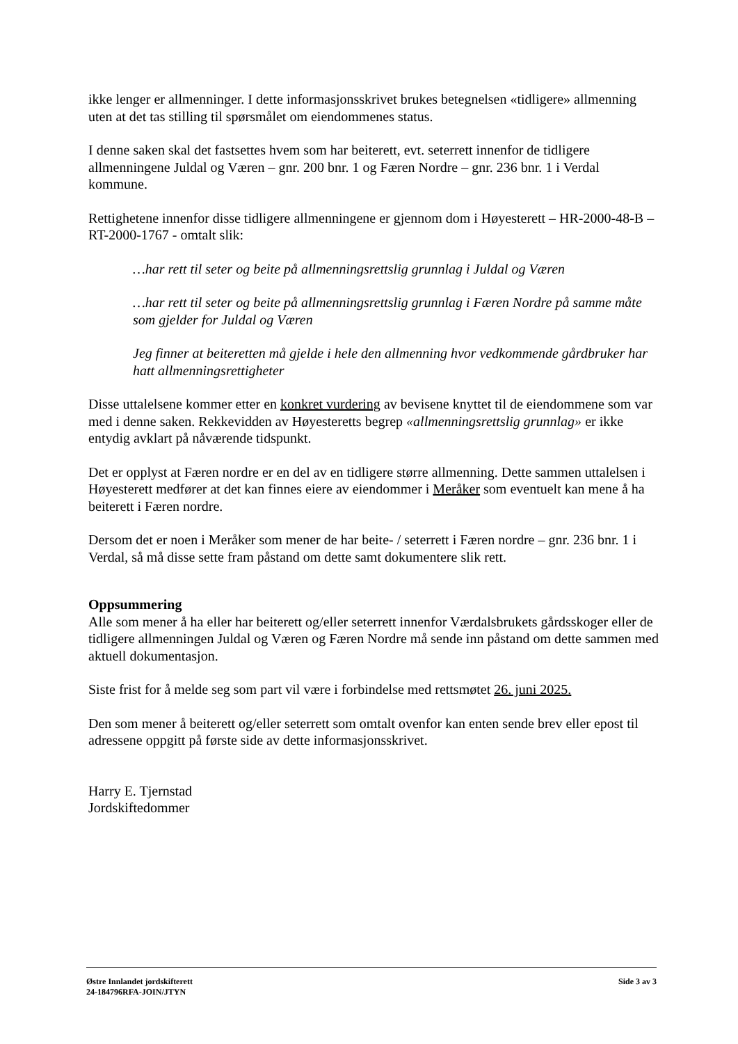ikke lenger er allmenninger. I dette informasjonsskrivet brukes betegnelsen «tidligere» allmenning uten at det tas stilling til spørsmålet om eiendommenes status.
I denne saken skal det fastsettes hvem som har beiterett, evt. seterrett innenfor de tidligere allmenningene Juldal og Væren – gnr. 200 bnr. 1 og Færen Nordre – gnr. 236 bnr. 1 i Verdal kommune.
Rettighetene innenfor disse tidligere allmenningene er gjennom dom i Høyesterett – HR-2000-48-B – RT-2000-1767 - omtalt slik:
…har rett til seter og beite på allmenningsrettslig grunnlag i Juldal og Væren
…har rett til seter og beite på allmenningsrettslig grunnlag i Færen Nordre på samme måte som gjelder for Juldal og Væren
Jeg finner at beiteretten må gjelde i hele den allmenning hvor vedkommende gårdbruker har hatt allmenningsrettigheter
Disse uttalelsene kommer etter en konkret vurdering av bevisene knyttet til de eiendommene som var med i denne saken. Rekkevidden av Høyesteretts begrep «allmenningsrettslig grunnlag» er ikke entydig avklart på nåværende tidspunkt.
Det er opplyst at Færen nordre er en del av en tidligere større allmenning. Dette sammen uttalelsen i Høyesterett medfører at det kan finnes eiere av eiendommer i Meråker som eventuelt kan mene å ha beiterett i Færen nordre.
Dersom det er noen i Meråker som mener de har beite- / seterrett i Færen nordre – gnr. 236 bnr. 1 i Verdal, så må disse sette fram påstand om dette samt dokumentere slik rett.
Oppsummering
Alle som mener å ha eller har beiterett og/eller seterrett innenfor Værdalsbrukets gårdsskoger eller de tidligere allmenningen Juldal og Væren og Færen Nordre må sende inn påstand om dette sammen med aktuell dokumentasjon.
Siste frist for å melde seg som part vil være i forbindelse med rettsmøtet 26. juni 2025.
Den som mener å beiterett og/eller seterrett som omtalt ovenfor kan enten sende brev eller epost til adressene oppgitt på første side av dette informasjonsskrivet.
Harry E. Tjernstad
Jordskiftedommer
Side 3 av 3 Østre Innlandet jordskifterett
24-184796RFA-JOIN/JTYN